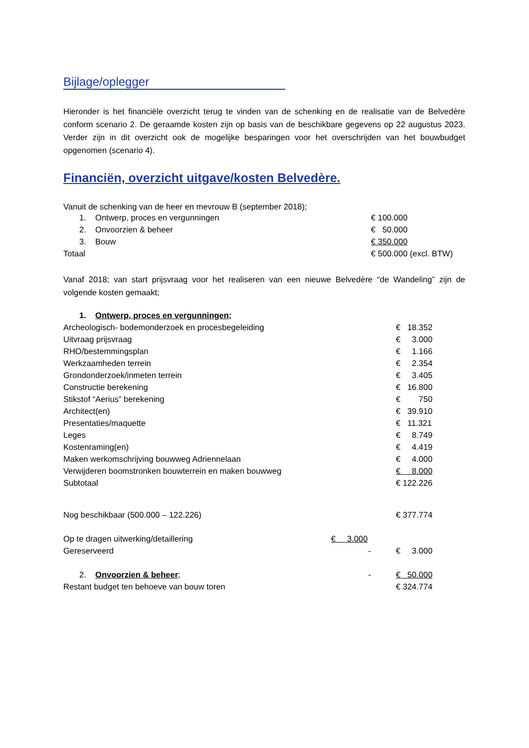Bijlage/oplegger
Hieronder is het financiële overzicht terug te vinden van de schenking en de realisatie van de Belvedère conform scenario 2. De geraamde kosten zijn op basis van de beschikbare gegevens op 22 augustus 2023. Verder zijn in dit overzicht ook de mogelijke besparingen voor het overschrijden van het bouwbudget opgenomen (scenario 4).
Financiën, overzicht uitgave/kosten Belvedère.
Vanuit de schenking van de heer en mevrouw B (september 2018);
| 1. Ontwerp, proces en vergunningen | | € 100.000 |
| 2. Onvoorzien & beheer | | € 50.000 |
| 3. Bouw | | € 350.000 |
| Totaal | | € 500.000 (excl. BTW) |
Vanaf 2018; van start prijsvraag voor het realiseren van een nieuwe Belvedère “de Wandeling” zijn de volgende kosten gemaakt;
| 1. Ontwerp, proces en vergunningen; | | |
| Archeologisch- bodemonderzoek en procesbegeleiding | | € 18.352 |
| Uitvraag prijsvraag | | € 3.000 |
| RHO/bestemmingsplan | | € 1.166 |
| Werkzaamheden terrein | | € 2.354 |
| Grondonderzoek/inmeten terrein | | € 3.405 |
| Constructie berekening | | € 16.800 |
| Stikstof “Aerius” berekening | | € 750 |
| Architect(en) | | € 39.910 |
| Presentaties/maquette | | € 11.321 |
| Leges | | € 8.749 |
| Kostenraming(en) | | € 4.419 |
| Maken werkomschrijving bouwweg Adriennelaan | | € 4.000 |
| Verwijderen boomstronken bouwterrein en maken bouwweg | | € 8.000 |
| Subtotaal | | € 122.226 |
| Nog beschikbaar (500.000 – 122.226) | | € 377.774 |
| Op te dragen uitwerking/detaillering | € 3.000 | |
| Gereserveerd | - | € 3.000 |
| 2. Onvoorzien & beheer ; | - | € 50.000 |
| Restant budget ten behoeve van bouw toren | | € 324.774 |